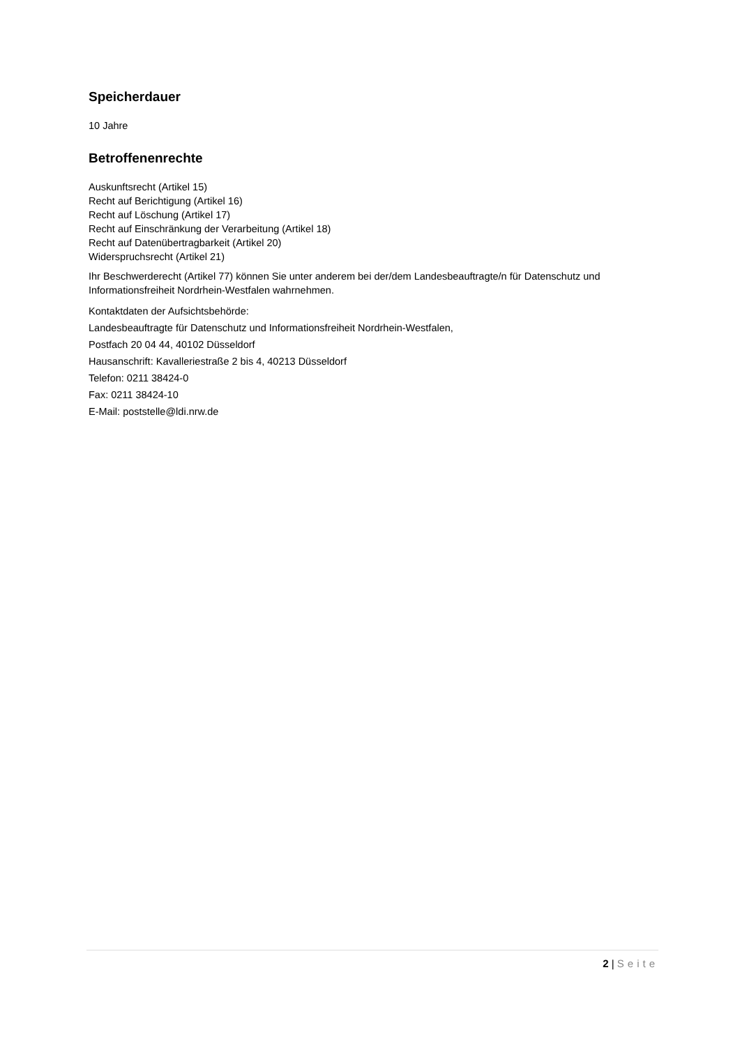Speicherdauer
10 Jahre
Betroffenenrechte
Auskunftsrecht (Artikel 15)
Recht auf Berichtigung (Artikel 16)
Recht auf Löschung (Artikel 17)
Recht auf Einschränkung der Verarbeitung (Artikel 18)
Recht auf Datenübertragbarkeit (Artikel 20)
Widerspruchsrecht (Artikel 21)
Ihr Beschwerderecht (Artikel 77) können Sie unter anderem bei der/dem Landesbeauftragte/n für Datenschutz und Informationsfreiheit Nordrhein-Westfalen wahrnehmen.
Kontaktdaten der Aufsichtsbehörde:
Landesbeauftragte für Datenschutz und Informationsfreiheit Nordrhein-Westfalen,
Postfach 20 04 44, 40102 Düsseldorf
Hausanschrift: Kavalleriestraße 2 bis 4, 40213 Düsseldorf
Telefon: 0211 38424-0
Fax: 0211 38424-10
E-Mail: poststelle@ldi.nrw.de
2 | Seite